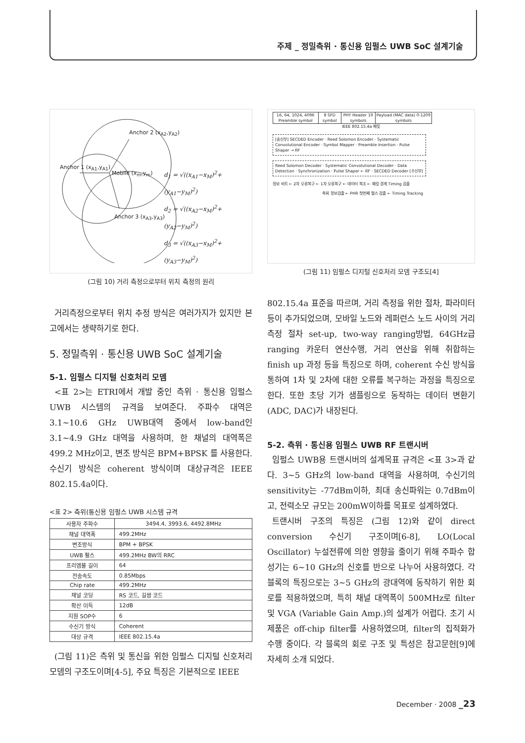주제 _ 정밀측위 · 통신용 임펄스 UWB SoC 설계기술
Anchor 2 (x<sub>A2</sub>,y<sub>A2</sub>)
Anchor 1 (x<sub>A1</sub>,y<sub>A1</sub>)
Mobile (x<sub>m</sub>,y<sub>m</sub>)
Anchor 3 (x<sub>A3</sub>,y<sub>A3</sub>)
d<sub>1</sub> = √((x<sub>A1</sub>−x<sub>M</sub>)<sup>2</sup>+(y<sub>A1</sub>−y<sub>M</sub>)<sup>2</sup>)
d<sub>2</sub> = √((x<sub>A2</sub>−x<sub>M</sub>)<sup>2</sup>+(y<sub>A2</sub>−y<sub>M</sub>)<sup>2</sup>)
d<sub>3</sub> = √((x<sub>A3</sub>−x<sub>M</sub>)<sup>2</sup>+(y<sub>A3</sub>−y<sub>M</sub>)<sup>2</sup>)
(그림 10) 거리 측정으로부터 위치 측정의 원리
거리측정으로부터 위치 추정 방식은 여러가지가 있지만 본 고에서는 생략하기로 한다.
5. 정밀측위 · 통신용 UWB SoC 설계기술
5-1. 임펄스 디지털 신호처리 모뎀
<표 2>는 ETRI에서 개발 중인 측위 · 통신용 임펄스 UWB 시스템의 규격을 보여준다. 주파수 대역은 3.1~10.6 GHz UWB대역 중에서 low-band인 3.1~4.9 GHz 대역을 사용하며, 한 채널의 대역폭은 499.2 MHz이고, 변조 방식은 BPM+BPSK 를 사용한다. 수신기 방식은 coherent 방식이며 대상규격은 IEEE 802.15.4a이다.
<표 2> 측위(통신용 임펄스 UWB 시스템 규격
| 사용자 주파수 | 3494.4, 3993.6, 4492.8MHz |
| --- | --- |
| 채널 대역폭 | 499.2MHz |
| 변조방식 | BPM + BPSK |
| UWB 펄스 | 499.2MHz BW의 RRC |
| 프리앰블 길이 | 64 |
| 전송속도 | 0.85Mbps |
| Chip rate | 499.2MHz |
| 채널 코딩 | RS 코드, 길쌈 코드 |
| 확산 이득 | 12dB |
| 지원 SOP수 | 6 |
| 수신기 방식 | Coherent |
| 대상 규격 | IEEE 802.15.4a |
(그림 11)은 측위 및 통신을 위한 임펄스 디지털 신호처리 모뎀의 구조도이며[4-5], 주요 특징은 기본적으로 IEEE
16, 64, 1024, 4096 Preamble symbol
8 SFD symbol PHY Header 19 symbols Payload (MAC data) 0-1209 symbols
IEEE 802.15.4a 패킷
[송신부] SECDED Encoder · Reed Solomon Encoder · Systematic Convolutional Encoder · Symbol Mapper · Preamble Insertion · Pulse Shaper → RF
Reed Solomon Decoder · Systematic Convolutional Decoder · Data Detection · Synchronization · Pulse Shaper ← RF · SECDED Decoder [수신부]
정보 비트 ← 2차 오류복구 ← 1차 오류복구 ← 데이터 복조 ← 패킷 경계 Timing 검출
측위 정보검출 ← PHR 첫번째 펄스 검출 ← Timing Tracking
(그림 11) 임펄스 디지털 신호처리 모뎀 구조도[4]
802.15.4a 표준을 따르며, 거리 측정을 위한 절차, 파라미터 등이 추가되었으며, 모바일 노드와 레퍼런스 노드 사이의 거리측정 절차 set-up, two-way ranging방법, 64GHz급 ranging 카운터 연산수행, 거리 연산을 위해 취합하는 finish up 과정 등을 특징으로 하며, coherent 수신 방식을 통하여 1차 및 2차에 대한 오류를 복구하는 과정을 특징으로 한다. 또한 초당 기가 샘플링으로 동작하는 데이터 변환기 (ADC, DAC)가 내장된다.
5-2. 측위 · 통신용 임펄스 UWB RF 트랜시버
임펄스 UWB용 트랜시버의 설계목표 규격은 <표 3>과 같다. 3~5 GHz의 low-band 대역을 사용하며, 수신기의 sensitivity는 -77dBm이하, 최대 송신파워는 0.7dBm이고, 전력소모 규모는 200mW이하를 목표로 설계하였다.
트랜시버 구조의 특징은 (그림 12)와 같이 direct conversion 수신기 구조이며[6-8], LO(Local Oscillator) 누설전류에 의한 영향을 줄이기 위해 주파수 합성기는 6~10 GHz의 신호를 반으로 나누어 사용하였다. 각 블록의 특징으로는 3~5 GHz의 광대역에 동작하기 위한 회로를 적용하였으며, 특히 채널 대역폭이 500MHz로 filter 및 VGA (Variable Gain Amp.)의 설계가 어렵다. 초기 시제품은 off-chip filter를 사용하였으며, filter의 집적화가 수행 중이다. 각 블록의 회로 구조 및 특성은 참고문헌[9]에 자세히 소개 되었다.
December · 2008 _23